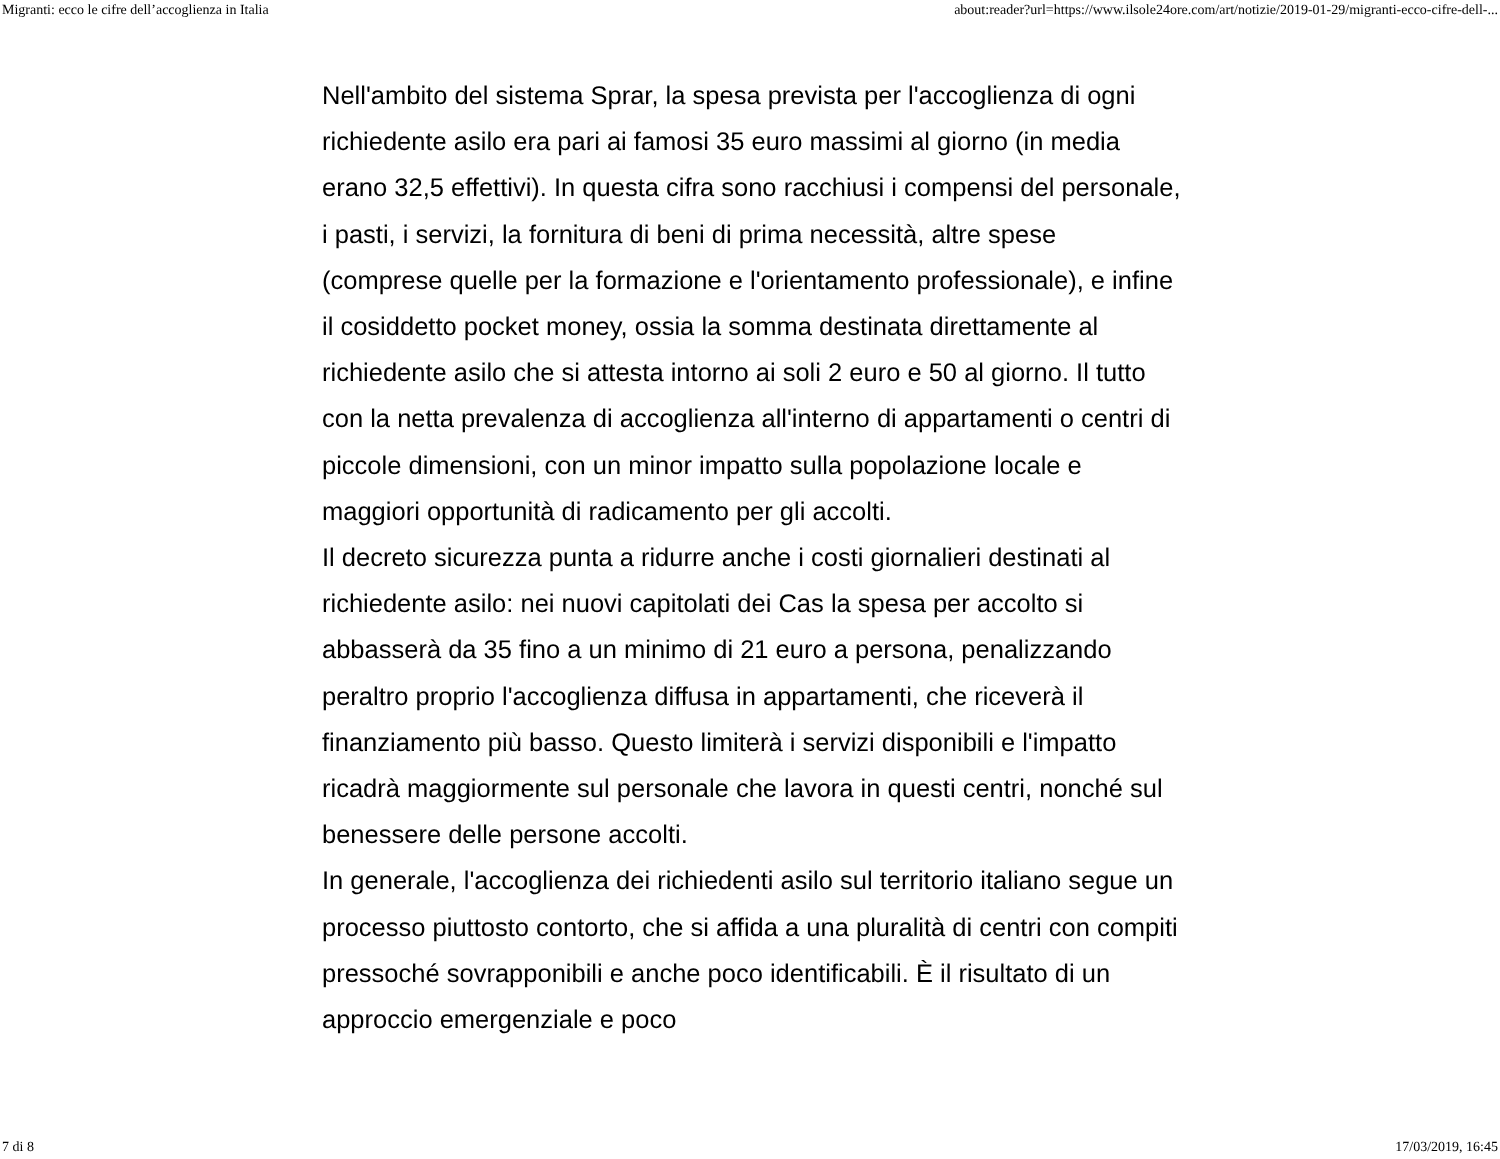Migranti: ecco le cifre dell’accoglienza in Italia about:reader?url=https://www.ilsole24ore.com/art/notizie/2019-01-29/migranti-ecco-cifre-dell-...
Nell'ambito del sistema Sprar, la spesa prevista per l'accoglienza di ogni richiedente asilo era pari ai famosi 35 euro massimi al giorno (in media erano 32,5 effettivi). In questa cifra sono racchiusi i compensi del personale, i pasti, i servizi, la fornitura di beni di prima necessità, altre spese (comprese quelle per la formazione e l'orientamento professionale), e infine il cosiddetto pocket money, ossia la somma destinata direttamente al richiedente asilo che si attesta intorno ai soli 2 euro e 50 al giorno. Il tutto con la netta prevalenza di accoglienza all'interno di appartamenti o centri di piccole dimensioni, con un minor impatto sulla popolazione locale e maggiori opportunità di radicamento per gli accolti.
Il decreto sicurezza punta a ridurre anche i costi giornalieri destinati al richiedente asilo: nei nuovi capitolati dei Cas la spesa per accolto si abbasserà da 35 fino a un minimo di 21 euro a persona, penalizzando peraltro proprio l'accoglienza diffusa in appartamenti, che riceverà il finanziamento più basso. Questo limiterà i servizi disponibili e l'impatto ricadrà maggiormente sul personale che lavora in questi centri, nonché sul benessere delle persone accolti.
In generale, l'accoglienza dei richiedenti asilo sul territorio italiano segue un processo piuttosto contorto, che si affida a una pluralità di centri con compiti pressoché sovrapponibili e anche poco identificabili. È il risultato di un approccio emergenziale e poco
7 di 8 17/03/2019, 16:45